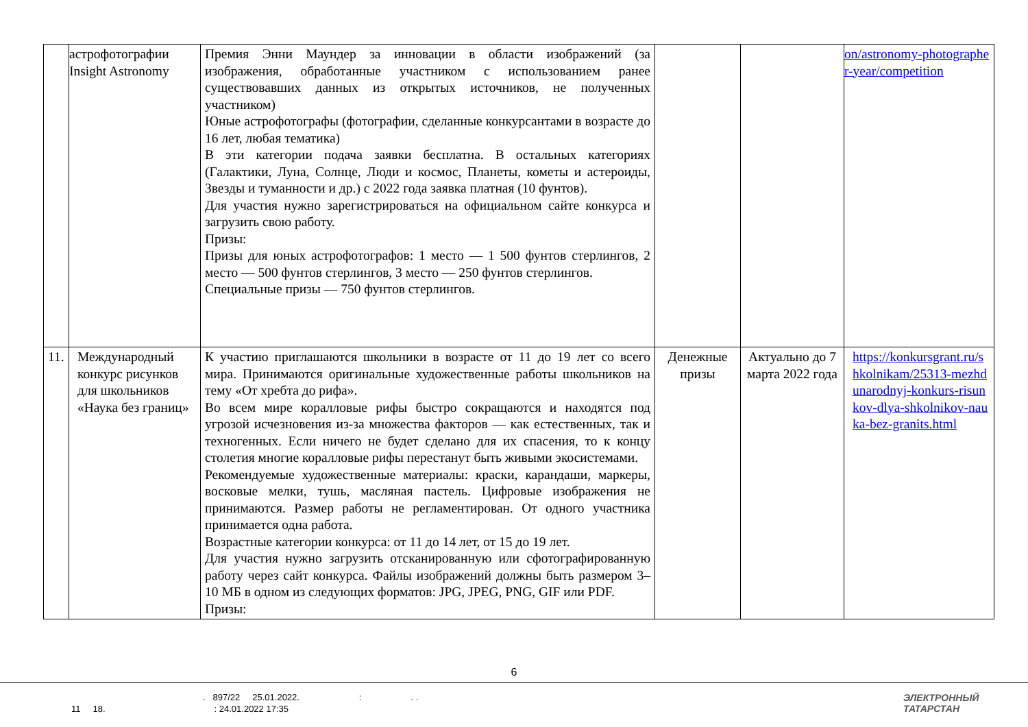| | астрофотографии Insight Astronomy | Премия Энни Маундер за инновации в области изображений (за изображения, обработанные участником с использованием ранее существовавших данных из открытых источников, не полученных участником) Юные астрофотографы (фотографии, сделанные конкурсантами в возрасте до 16 лет, любая тематика) В эти категории подача заявки бесплатна. В остальных категориях (Галактики, Луна, Солнце, Люди и космос, Планеты, кометы и астероиды, Звезды и туманности и др.) с 2022 года заявка платная (10 фунтов). Для участия нужно зарегистрироваться на официальном сайте конкурса и загрузить свою работу. Призы: Призы для юных астрофотографов: 1 место — 1 500 фунтов стерлингов, 2 место — 500 фунтов стерлингов, 3 место — 250 фунтов стерлингов. Специальные призы — 750 фунтов стерлингов. | | | on/astronomy-photographer-year/competition |
| 11. | Международный конкурс рисунков для школьников «Наука без границ» | К участию приглашаются школьники в возрасте от 11 до 19 лет со всего мира. Принимаются оригинальные художественные работы школьников на тему «От хребта до рифа». Во всем мире коралловые рифы быстро сокращаются и находятся под угрозой исчезновения из-за множества факторов — как естественных, так и техногенных. Если ничего не будет сделано для их спасения, то к концу столетия многие коралловые рифы перестанут быть живыми экосистемами. Рекомендуемые художественные материалы: краски, карандаши, маркеры, восковые мелки, тушь, масляная пастель. Цифровые изображения не принимаются. Размер работы не регламентирован. От одного участника принимается одна работа. Возрастные категории конкурса: от 11 до 14 лет, от 15 до 19 лет. Для участия нужно загрузить отсканированную или сфотографированную работу через сайт конкурса. Файлы изображений должны быть размером 3–10 МБ в одном из следующих форматов: JPG, JPEG, PNG, GIF или PDF. Призы: | Денежные призы | Актуально до 7 марта 2022 года | https://konkursgrant.ru/shkolnikam/25313-mezhdunarodnyj-konkurs-risunkov-dlya-shkolnikov-nauka-bez-granits.html |
6
. 897/22 25.01.2022. : . .
11 18. : 24.01.2022 17:35
ЭЛЕКТРОННЫЙ
ТАТАРСТАН